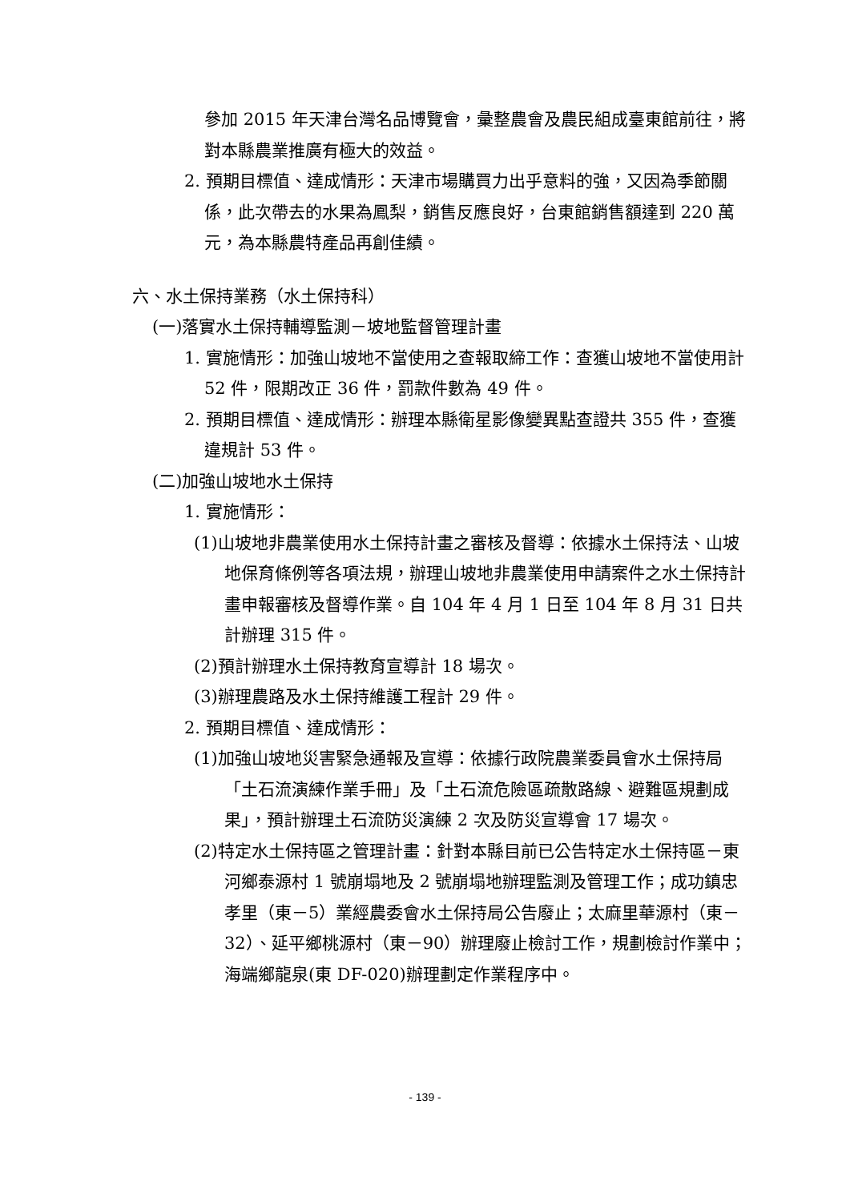參加 2015 年天津台灣名品博覽會，彙整農會及農民組成臺東館前往，將對本縣農業推廣有極大的效益。
2. 預期目標值、達成情形：天津市場購買力出乎意料的強，又因為季節關係，此次帶去的水果為鳳梨，銷售反應良好，台東館銷售額達到 220 萬元，為本縣農特產品再創佳績。
六、水土保持業務（水土保持科）
(一)落實水土保持輔導監測－坡地監督管理計畫
1. 實施情形：加強山坡地不當使用之查報取締工作：查獲山坡地不當使用計 52 件，限期改正 36 件，罰款件數為 49 件。
2. 預期目標值、達成情形：辦理本縣衛星影像變異點查證共 355 件，查獲違規計 53 件。
(二)加強山坡地水土保持
1. 實施情形：
(1)山坡地非農業使用水土保持計畫之審核及督導：依據水土保持法、山坡地保育條例等各項法規，辦理山坡地非農業使用申請案件之水土保持計畫申報審核及督導作業。自 104 年 4 月 1 日至 104 年 8 月 31 日共計辦理 315 件。
(2)預計辦理水土保持教育宣導計 18 場次。
(3)辦理農路及水土保持維護工程計 29 件。
2. 預期目標值、達成情形：
(1)加強山坡地災害緊急通報及宣導：依據行政院農業委員會水土保持局「土石流演練作業手冊」及「土石流危險區疏散路線、避難區規劃成果」，預計辦理土石流防災演練 2 次及防災宣導會 17 場次。
(2)特定水土保持區之管理計畫：針對本縣目前已公告特定水土保持區－東河鄉泰源村 1 號崩塌地及 2 號崩塌地辦理監測及管理工作；成功鎮忠孝里（東－5）業經農委會水土保持局公告廢止；太麻里華源村（東－32）、延平鄉桃源村（東－90）辦理廢止檢討工作，規劃檢討作業中；海端鄉龍泉(東 DF-020)辦理劃定作業程序中。
- 139 -